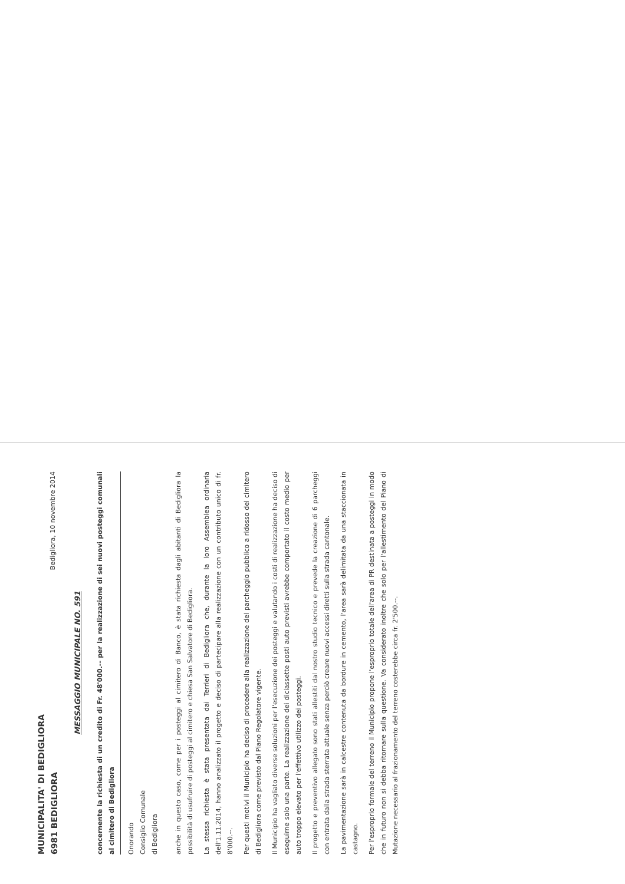MUNICIPALITA' DI BEDIGLIORA
6981 BEDIGLIORA
Bedigliora, 10 novembre 2014
MESSAGGIO MUNICIPALE NO. 591
concernente la richiesta di un credito di Fr. 48'000.-- per la realizzazione di sei nuovi posteggi comunali al cimitero di Bedigliora
Onorando
Consiglio Comunale
di Bedigliora
anche in questo caso, come per i posteggi al cimitero di Banco, è stata richiesta dagli abitanti di Bedigliora la possibilità di usufruire di posteggi al cimitero e chiesa San Salvatore di Bedigliora.
La stessa richiesta è stata presentata dai Terrieri di Bedigliora che, durante la loro Assemblea ordinaria dell'1.11.2014, hanno analizzato il progetto e deciso di partecipare alla realizzazione con un contributo unico di fr. 8'000.--.
Per questi motivi il Municipio ha deciso di procedere alla realizzazione del parcheggio pubblico a ridosso del cimitero di Bedigliora come previsto dal Piano Regolatore vigente.
Il Municipio ha vagliato diverse soluzioni per l'esecuzione dei posteggi e valutando i costi di realizzazione ha deciso di eseguirne solo una parte. La realizzazione dei diciassette posti auto previsti avrebbe comportato il costo medio per auto troppo elevato per l'effettivo utilizzo dei posteggi.
Il progetto e preventivo allegato sono stati allestiti dal nostro studio tecnico e prevede la creazione di 6 parcheggi con entrata dalla strada sterrata attuale senza perciò creare nuovi accessi diretti sulla strada cantonale.
La pavimentazione sarà in calcestre contenuta da bordure in cemento, l'area sarà delimitata da una staccionata in castagno.
Per l'esproprio formale del terreno il Municipio propone l'esproprio totale dell'area di PR destinata a posteggi in modo che in futuro non si debba ritornare sulla questione. Va considerato inoltre che solo per l'allestimento del Piano di Mutazione necessario al frazionamento del terreno costerebbe circa fr. 2'500.--.